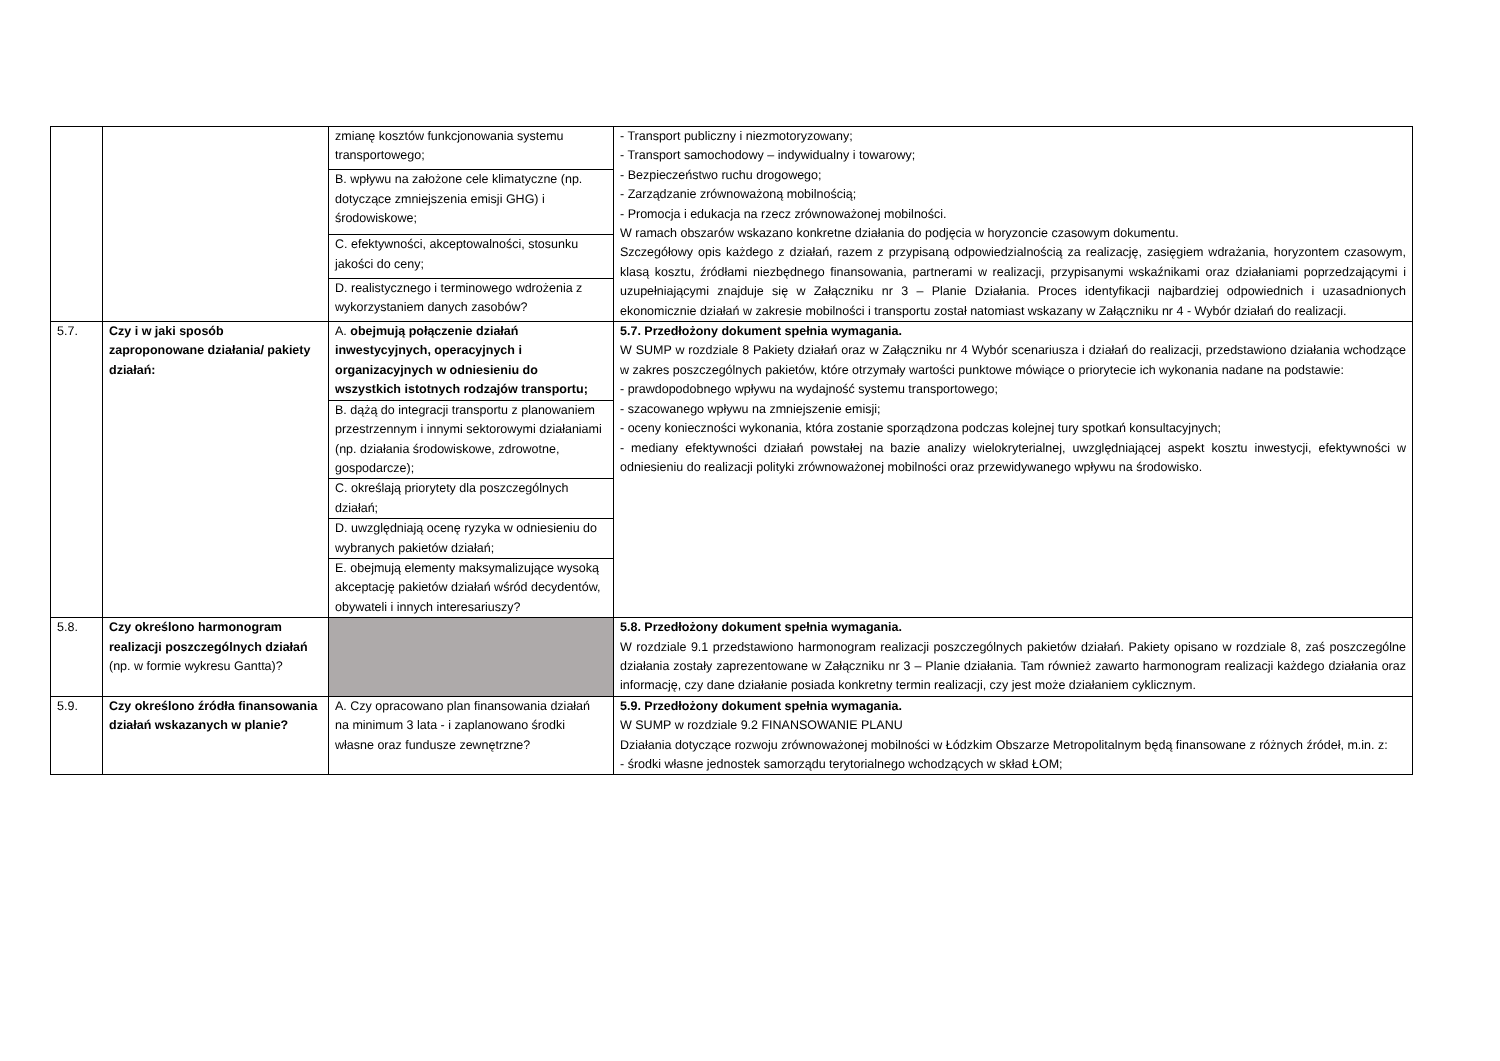| | | zmianę kosztów funkcjonowania systemu transportowego; | - Transport publiczny i niezmotoryzowany; - Transport samochodowy – indywidualny i towarowy; - Bezpieczeństwo ruchu drogowego; - Zarządzanie zrównoważoną mobilnością; - Promocja i edukacja na rzecz zrównoważonej mobilności. W ramach obszarów wskazano konkretne działania do podjęcia w horyzoncie czasowym dokumentu. Szczegółowy opis każdego z działań, razem z przypisaną odpowiedzialnością za realizację, zasięgiem wdrażania, horyzontem czasowym, klasą kosztu, źródłami niezbędnego finansowania, partnerami w realizacji, przypisanymi wskaźnikami oraz działaniami poprzedzającymi i uzupełniającymi znajduje się w Załączniku nr 3 – Planie Działania. Proces identyfikacji najbardziej odpowiednich i uzasadnionych ekonomicznie działań w zakresie mobilności i transportu został natomiast wskazany w Załączniku nr 4 - Wybór działań do realizacji. |
| | | B. wpływu na założone cele klimatyczne (np. dotyczące zmniejszenia emisji GHG) i środowiskowe; | |
| | | C. efektywności, akceptowalności, stosunku jakości do ceny; | |
| | | D. realistycznego i terminowego wdrożenia z wykorzystaniem danych zasobów? | |
| 5.7. | Czy i w jaki sposób zaproponowane działania/ pakiety działań: | A. obejmują połączenie działań inwestycyjnych, operacyjnych i organizacyjnych w odniesieniu do wszystkich istotnych rodzajów transportu; | 5.7. Przedłożony dokument spełnia wymagania. W SUMP w rozdziale 8 Pakiety działań oraz w Załączniku nr 4 Wybór scenariusza i działań do realizacji, przedstawiono działania wchodzące w zakres poszczególnych pakietów, które otrzymały wartości punktowe mówiące o priorytecie ich wykonania nadane na podstawie: - prawdopodobnego wpływu na wydajność systemu transportowego; - szacowanego wpływu na zmniejszenie emisji; - oceny konieczności wykonania, która zostanie sporządzona podczas kolejnej tury spotkań konsultacyjnych; - mediany efektywności działań powstałej na bazie analizy wielokryterialnej, uwzględniającej aspekt kosztu inwestycji, efektywności w odniesieniu do realizacji polityki zrównoważonej mobilności oraz przewidywanego wpływu na środowisko. |
| | | B. dążą do integracji transportu z planowaniem przestrzennym i innymi sektorowymi działaniami (np. działania środowiskowe, zdrowotne, gospodarcze); | |
| | | C. określają priorytety dla poszczególnych działań; | |
| | | D. uwzględniają ocenę ryzyka w odniesieniu do wybranych pakietów działań; | |
| | | E. obejmują elementy maksymalizujące wysoką akceptację pakietów działań wśród decydentów, obywateli i innych interesariuszy? | |
| 5.8. | Czy określono harmonogram realizacji poszczególnych działań (np. w formie wykresu Gantta)? | | 5.8. Przedłożony dokument spełnia wymagania. W rozdziale 9.1 przedstawiono harmonogram realizacji poszczególnych pakietów działań. Pakiety opisano w rozdziale 8, zaś poszczególne działania zostały zaprezentowane w Załączniku nr 3 – Planie działania. Tam również zawarto harmonogram realizacji każdego działania oraz informację, czy dane działanie posiada konkretny termin realizacji, czy jest może działaniem cyklicznym. |
| 5.9. | Czy określono źródła finansowania działań wskazanych w planie? | A. Czy opracowano plan finansowania działań na minimum 3 lata - i zaplanowano środki własne oraz fundusze zewnętrzne? | 5.9. Przedłożony dokument spełnia wymagania. W SUMP w rozdziale 9.2 FINANSOWANIE PLANU Działania dotyczące rozwoju zrównoważonej mobilności w Łódzkim Obszarze Metropolitalnym będą finansowane z różnych źródeł, m.in. z: - środki własne jednostek samorządu terytorialnego wchodzących w skład ŁOM; |